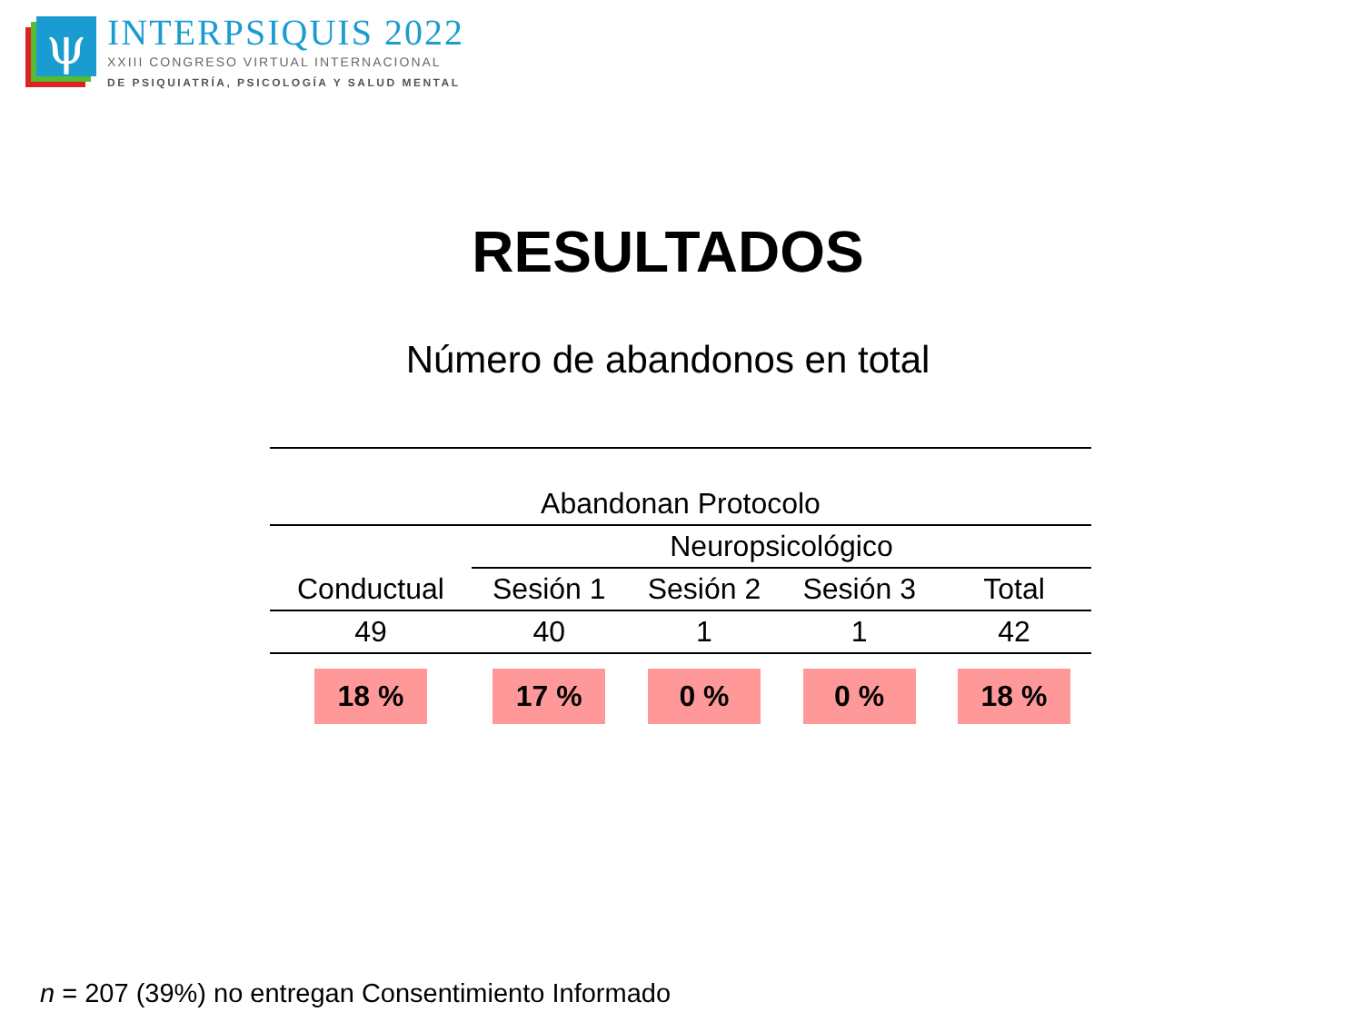ψ
INTERPSIQUIS 2022
XXIII CONGRESO VIRTUAL INTERNACIONAL
DE PSIQUIATRÍA, PSICOLOGÍA Y SALUD MENTAL
RESULTADOS
Número de abandonos en total
| Abandonan Protocolo | | | | |
| --- | --- | --- | --- | --- |
| | Neuropsicológico | | | |
| Conductual | Sesión 1 | Sesión 2 | Sesión 3 | Total |
| 49 | 40 | 1 | 1 | 42 |
| 18 % | 17 % | 0 % | 0 % | 18 % |
n = 207 (39%) no entregan Consentimiento Informado